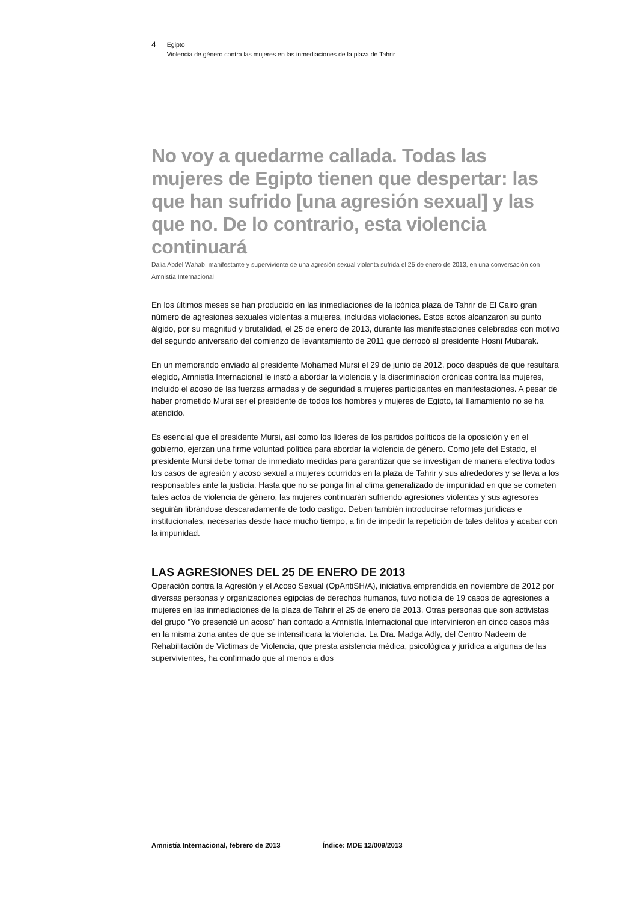4
Egipto
Violencia de género contra las mujeres en las inmediaciones de la plaza de Tahrir
No voy a quedarme callada. Todas las mujeres de Egipto tienen que despertar: las que han sufrido [una agresión sexual] y las que no. De lo contrario, esta violencia continuará
Dalia Abdel Wahab, manifestante y superviviente de una agresión sexual violenta sufrida el 25 de enero de 2013, en una conversación con Amnistía Internacional
En los últimos meses se han producido en las inmediaciones de la icónica plaza de Tahrir de El Cairo gran número de agresiones sexuales violentas a mujeres, incluidas violaciones. Estos actos alcanzaron su punto álgido, por su magnitud y brutalidad, el 25 de enero de 2013, durante las manifestaciones celebradas con motivo del segundo aniversario del comienzo de levantamiento de 2011 que derrocó al presidente Hosni Mubarak.
En un memorando enviado al presidente Mohamed Mursi el 29 de junio de 2012, poco después de que resultara elegido, Amnistía Internacional le instó a abordar la violencia y la discriminación crónicas contra las mujeres, incluido el acoso de las fuerzas armadas y de seguridad a mujeres participantes en manifestaciones. A pesar de haber prometido Mursi ser el presidente de todos los hombres y mujeres de Egipto, tal llamamiento no se ha atendido.
Es esencial que el presidente Mursi, así como los líderes de los partidos políticos de la oposición y en el gobierno, ejerzan una firme voluntad política para abordar la violencia de género. Como jefe del Estado, el presidente Mursi debe tomar de inmediato medidas para garantizar que se investigan de manera efectiva todos los casos de agresión y acoso sexual a mujeres ocurridos en la plaza de Tahrir y sus alrededores y se lleva a los responsables ante la justicia. Hasta que no se ponga fin al clima generalizado de impunidad en que se cometen tales actos de violencia de género, las mujeres continuarán sufriendo agresiones violentas y sus agresores seguirán librándose descaradamente de todo castigo. Deben también introducirse reformas jurídicas e institucionales, necesarias desde hace mucho tiempo, a fin de impedir la repetición de tales delitos y acabar con la impunidad.
LAS AGRESIONES DEL 25 DE ENERO DE 2013
Operación contra la Agresión y el Acoso Sexual (OpAntiSH/A), iniciativa emprendida en noviembre de 2012 por diversas personas y organizaciones egipcias de derechos humanos, tuvo noticia de 19 casos de agresiones a mujeres en las inmediaciones de la plaza de Tahrir el 25 de enero de 2013. Otras personas que son activistas del grupo “Yo presencié un acoso” han contado a Amnistía Internacional que intervinieron en cinco casos más en la misma zona antes de que se intensificara la violencia. La Dra. Madga Adly, del Centro Nadeem de Rehabilitación de Víctimas de Violencia, que presta asistencia médica, psicológica y jurídica a algunas de las supervivientes, ha confirmado que al menos a dos
Amnistía Internacional, febrero de 2013 Índice: MDE 12/009/2013